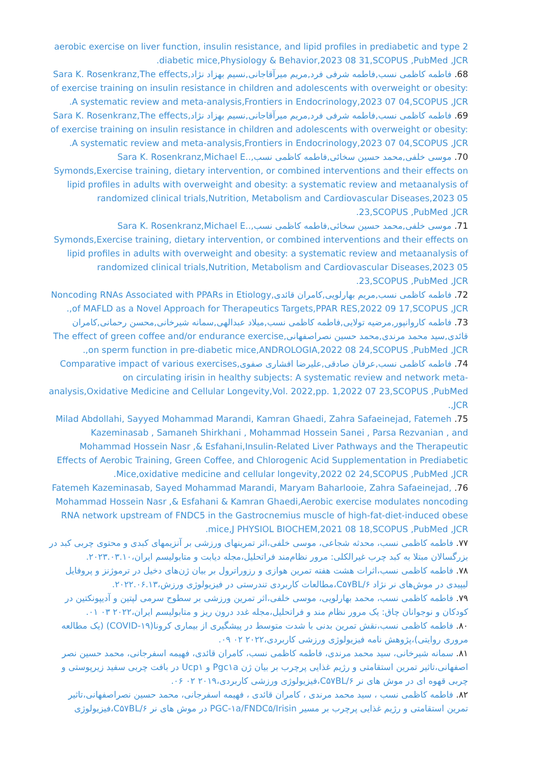aerobic exercise on liver function, insulin resistance, and lipid profiles in prediabetic and type 2 diabetic mice,Physiology & Behavior,2023 08 31,SCOPUS ,PubMed ,JCR.
68. فاطمه کاظمی نسب,فاطمه شرفی فرد,مریم میرآقاجانی,نسیم بهزاد نژاد,Sara K. Rosenkranz,The effects of exercise training on insulin resistance in children and adolescents with overweight or obesity: A systematic review and meta-analysis,Frontiers in Endocrinology,2023 07 04,SCOPUS ,JCR.
69. فاطمه کاظمی نسب,فاطمه شرفی فرد,مریم میرآقاجانی,نسیم بهزاد نژاد,Sara K. Rosenkranz,The effects of exercise training on insulin resistance in children and adolescents with overweight or obesity: A systematic review and meta-analysis,Frontiers in Endocrinology,2023 07 04,SCOPUS ,JCR.
70. موسی خلفی,محمد حسین سخائی,فاطمه کاظمی نسب,.Sara K. Rosenkranz,Michael E. Symonds,Exercise training, dietary intervention, or combined interventions and their effects on lipid profiles in adults with overweight and obesity: a systematic review and metaanalysis of randomized clinical trials,Nutrition, Metabolism and Cardiovascular Diseases,2023 05 23,SCOPUS ,PubMed ,JCR.
71. موسی خلفی,محمد حسین سخائی,فاطمه کاظمی نسب,.Sara K. Rosenkranz,Michael E. Symonds,Exercise training, dietary intervention, or combined interventions and their effects on lipid profiles in adults with overweight and obesity: a systematic review and metaanalysis of randomized clinical trials,Nutrition, Metabolism and Cardiovascular Diseases,2023 05 23,SCOPUS ,PubMed ,JCR.
72. فاطمه کاظمی نسب,مریم بهارلویی,کامران قائدی,Noncoding RNAs Associated with PPARs in Etiology of MAFLD as a Novel Approach for Therapeutics Targets,PPAR RES,2022 09 17,SCOPUS ,JCR,.
73. فاطمه کاروانپور,مرضیه تولایی,فاطمه کاظمی نسب,میلاد عبدالهی,سمانه شیرخانی,محسن رحمانی,کامران قائدی,سید محمد مرندی,محمد حسین نصراصفهانی,The effect of green coffee and/or endurance exercise on sperm function in pre-diabetic mice,ANDROLOGIA,2022 08 24,SCOPUS ,PubMed ,JCR,.
74. فاطمه کاظمی نسب,عرفان صادقی,علیرضا افشاری صفوی,Comparative impact of various exercises on circulating irisin in healthy subjects: A systematic review and network meta-analysis,Oxidative Medicine and Cellular Longevity,Vol. 2022,pp. 1,2022 07 23,SCOPUS ,PubMed ,JCR.
75. Milad Abdollahi, Sayyed Mohammad Marandi, Kamran Ghaedi, Zahra Safaeinejad, Fatemeh Kazeminasab , Samaneh Shirkhani , Mohammad Hossein Sanei , Parsa Rezvanian , and Mohammad Hossein Nasr ,& Esfahani,Insulin-Related Liver Pathways and the Therapeutic Effects of Aerobic Training, Green Coffee, and Chlorogenic Acid Supplementation in Prediabetic Mice,oxidative medicine and cellular longevity,2022 02 24,SCOPUS ,PubMed ,JCR.
76. Fatemeh Kazeminasab, Sayed Mohammad Marandi, Maryam Baharlooie, Zahra Safaeinejad, Mohammad Hossein Nasr ,& Esfahani & Kamran Ghaedi,Aerobic exercise modulates noncoding RNA network upstream of FNDC5 in the Gastrocnemius muscle of high-fat-diet-induced obese mice,J PHYSIOL BIOCHEM,2021 08 18,SCOPUS ,PubMed ,JCR.
۷۷. فاطمه کاظمی نسب، محدثه شجاعی، موسی خلفی،اثر تمرینهای ورزشی بر آنزیمهای کبدی و محتوی چربی کبد در بزرگسالان مبتلا به کبد چرب غیرالکلی: مرور نظام‌مند فراتحلیل،مجله دیابت و متابولیسم ایران،۲۰۲۳.۰۳.۱۰.
۷۸. فاطمه کاظمی نسب،اثرات هشت هفته تمرین هوازی و رزوراترول بر بیان ژن‌های دخیل در ترموژنز و پروفایل لیپیدی در موش‌های نر نژاد C۵۷BL/۶،مطالعات کاربردی تندرستی در فیزیولوژی ورزش،۲۰۲۲.۰۶.۱۳.
۷۹. فاطمه کاظمی نسب، محمد بهارلویی، موسی خلفی،اثر تمرین ورزشی بر سطوح سرمی لپتین و آدیپونکتین در کودکان و نوجوانان چاق: یک مرور نظام مند و فراتحلیل،مجله غدد درون ریز و متابولیسم ایران،۲۰۲۲ ۰۳ ۰۱.
۸۰. فاطمه کاظمی نسب،نقش تمرین بدنی با شدت متوسط در پیشگیری از بیماری کرونا(COVID-۱۹) (یک مطالعه مروری روایتی)،پژوهش نامه فیزیولوژی ورزشی کاربردی،۲۰۲۲ ۰۲ ۰۹.
۸۱. سمانه شیرخانی، سید محمد مرندی، فاطمه کاظمی نسب، کامران قائدی، فهیمه اسفرجانی، محمد حسین نصر اصفهانی،تاثیر تمرین استقامتی و رژیم غذایی پرچرب بر بیان ژن Pgc۱a و Ucp۱ در بافت چربی سفید زیرپوستی و چربی قهوه ای در موش های نر C۵۷BL/۶،فیزیولوژی ورزشی کاربردی،۲۰۱۹ ۰۲ ۰۶.
۸۲. فاطمه کاظمی نسب ، سید محمد مرندی ، کامران قائدی ، فهیمه اسفرجانی، محمد حسین نصراصفهانی،تاثیر تمرین استقامتی و رژیم غذایی پرچرب بر مسیر PGC-۱a/FNDC۵/Irisin در موش های نر C۵۷BL/۶،فیزیولوژی